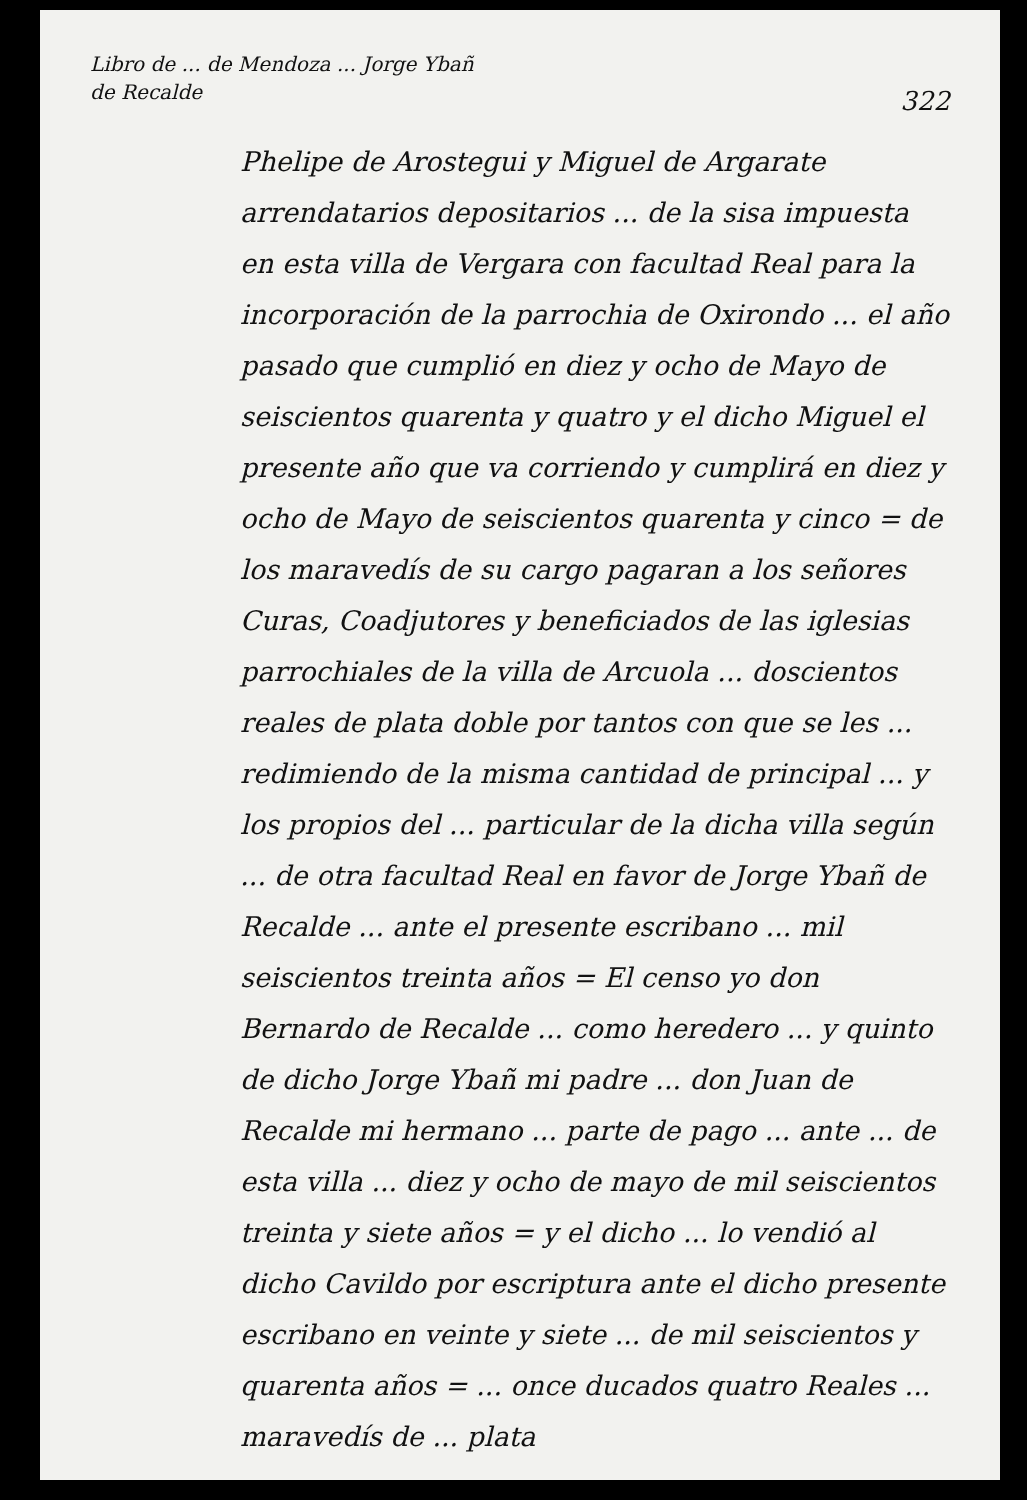Libro de ... de Mendoza ... Jorge Ybañ de Recalde
322
Phelipe de Arostegui y Miguel de Argarate arrendatarios depositarios ... de la sisa impuesta en esta villa de Vergara con facultad Real para la incorporación de la parrochia de Oxirondo ... el año pasado que cumplió en diez y ocho de Mayo de seiscientos quarenta y quatro y el dicho Miguel el presente año que va corriendo y cumplirá en diez y ocho de Mayo de seiscientos quarenta y cinco = de los maravedís de su cargo pagaran a los señores Curas, Coadjutores y beneficiados de las iglesias parrochiales de la villa de Arcuola ... doscientos reales de plata doble por tantos con que se les ... redimiendo de la misma cantidad de principal ... y los propios del ... particular de la dicha villa según ... de otra facultad Real en favor de Jorge Ybañ de Recalde ... ante el presente escribano ... mil seiscientos treinta años = El censo yo don Bernardo de Recalde ... como heredero ... y quinto de dicho Jorge Ybañ mi padre ... don Juan de Recalde mi hermano ... parte de pago ... ante ... de esta villa ... diez y ocho de mayo de mil seiscientos treinta y siete años = y el dicho ... lo vendió al dicho Cavildo por escriptura ante el dicho presente escribano en veinte y siete ... de mil seiscientos y quarenta años = ... once ducados quatro Reales ... maravedís de ... plata